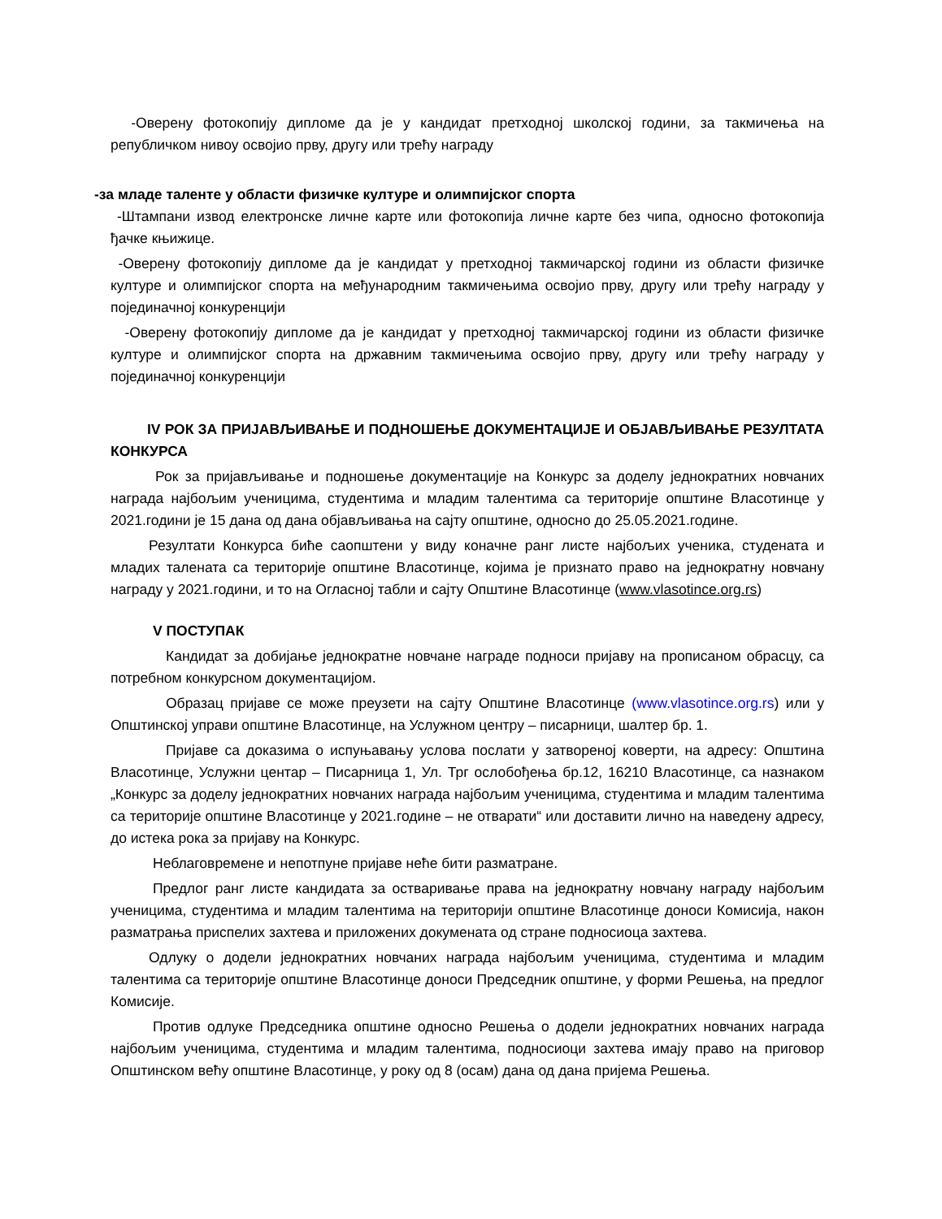-Оверену фотокопију дипломе да је у кандидат претходној школској години, за такмичења на републичком нивоу освојио прву, другу или трећу награду
-за младе таленте у области физичке културе и олимпијског спорта
-Штампани извод електронске личне карте или фотокопија личне карте без чипа, односно фотокопија ђачке књижице.
-Оверену фотокопију дипломе да је кандидат у претходној такмичарској години из области физичке културе и олимпијског спорта на међународним такмичењима освојио прву, другу или трећу награду у појединачној конкуренцији
-Оверену фотокопију дипломе да је кандидат у претходној такмичарској години из области физичке културе и олимпијског спорта на државним такмичењима освојио прву, другу или трећу награду у појединачној конкуренцији
IV РОК ЗА ПРИЈАВЉИВАЊЕ И ПОДНОШЕЊЕ ДОКУМЕНТАЦИЈЕ И ОБЈАВЉИВАЊЕ РЕЗУЛТАТА КОНКУРСА
Рок за пријављивање и подношење документације на Конкурс за доделу једнократних новчаних награда најбољим ученицима, студентима и младим талентима са територије општине Власотинце у 2021.години је 15 дана од дана објављивања на сајту општине, односно до 25.05.2021.године.
Резултати Конкурса биће саопштени у виду коначне ранг листе најбољих ученика, студената и младих талената са територије општине Власотинце, којима је признато право на једнократну новчану награду у 2021.години, и то на Огласној табли и сајту Општине Власотинце (www.vlasotince.org.rs)
V ПОСТУПАК
Кандидат за добијање једнократне новчане награде подноси пријаву на прописаном обрасцу, са потребном конкурсном документацијом.
Образац пријаве се може преузети на сајту Општине Власотинце (www.vlasotince.org.rs) или у Општинској управи општине Власотинце, на Услужном центру – писарници, шалтер бр. 1.
Пријаве са доказима о испуњавању услова послати у затвореној коверти, на адресу: Општина Власотинце, Услужни центар – Писарница 1, Ул. Трг ослобођења бр.12, 16210 Власотинце, са назнаком „Конкурс за доделу једнократних новчаних награда најбољим ученицима, студентима и младим талентима са територије општине Власотинце у 2021.године – не отварати“ или доставити лично на наведену адресу, до истека рока за пријаву на Конкурс.
Неблаговремене и непотпуне пријаве неће бити разматране.
Предлог ранг листе кандидата за остваривање права на једнократну новчану награду најбољим ученицима, студентима и младим талентима на територији општине Власотинце доноси Комисија, након разматрања приспелих захтева и приложених докумената од стране подносиоца захтева.
Одлуку о додели једнократних новчаних награда најбољим ученицима, студентима и младим талентима са територије општине Власотинце доноси Председник општине, у форми Решења, на предлог Комисије.
Против одлуке Председника општине односно Решења о додели једнократних новчаних награда најбољим ученицима, студентима и младим талентима, подносиоци захтева имају право на приговор Општинском већу општине Власотинце, у року од 8 (осам) дана од дана пријема Решења.